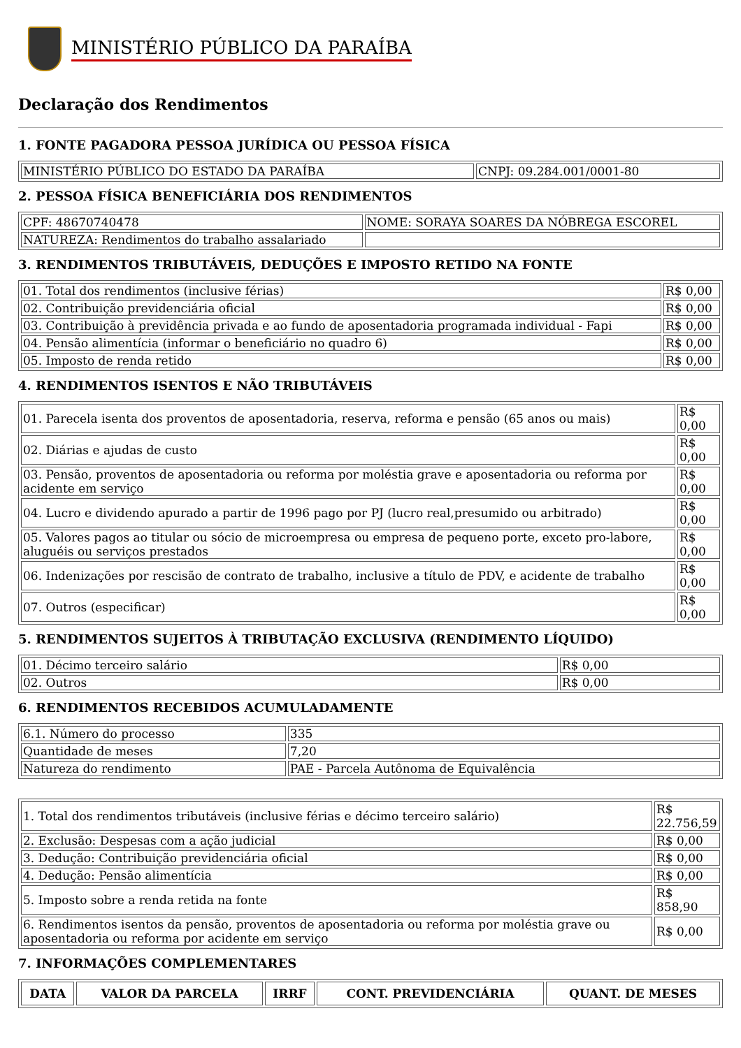MINISTÉRIO PÚBLICO DA PARAÍBA
Declaração dos Rendimentos
1. FONTE PAGADORA PESSOA JURÍDICA OU PESSOA FÍSICA
| MINISTÉRIO PÚBLICO DO ESTADO DA PARAÍBA | CNPJ: 09.284.001/0001-80 |
2. PESSOA FÍSICA BENEFICIÁRIA DOS RENDIMENTOS
| CPF: 48670740478 | NOME: SORAYA SOARES DA NÓBREGA ESCOREL |
| NATUREZA: Rendimentos do trabalho assalariado | |
3. RENDIMENTOS TRIBUTÁVEIS, DEDUÇÕES E IMPOSTO RETIDO NA FONTE
| 01. Total dos rendimentos (inclusive férias) | R$ 0,00 |
| 02. Contribuição previdenciária oficial | R$ 0,00 |
| 03. Contribuição à previdência privada e ao fundo de aposentadoria programada individual - Fapi | R$ 0,00 |
| 04. Pensão alimentícia (informar o beneficiário no quadro 6) | R$ 0,00 |
| 05. Imposto de renda retido | R$ 0,00 |
4. RENDIMENTOS ISENTOS E NÃO TRIBUTÁVEIS
| 01. Parecela isenta dos proventos de aposentadoria, reserva, reforma e pensão (65 anos ou mais) | R$ 0,00 |
| 02. Diárias e ajudas de custo | R$ 0,00 |
| 03. Pensão, proventos de aposentadoria ou reforma por moléstia grave e aposentadoria ou reforma por acidente em serviço | R$ 0,00 |
| 04. Lucro e dividendo apurado a partir de 1996 pago por PJ (lucro real,presumido ou arbitrado) | R$ 0,00 |
| 05. Valores pagos ao titular ou sócio de microempresa ou empresa de pequeno porte, exceto pro-labore, aluguéis ou serviços prestados | R$ 0,00 |
| 06. Indenizações por rescisão de contrato de trabalho, inclusive a título de PDV, e acidente de trabalho | R$ 0,00 |
| 07. Outros (especificar) | R$ 0,00 |
5. RENDIMENTOS SUJEITOS À TRIBUTAÇÃO EXCLUSIVA (RENDIMENTO LÍQUIDO)
| 01. Décimo terceiro salário | R$ 0,00 |
| 02. Outros | R$ 0,00 |
6. RENDIMENTOS RECEBIDOS ACUMULADAMENTE
| 6.1. Número do processo | 335 |
| Quantidade de meses | 7,20 |
| Natureza do rendimento | PAE - Parcela Autônoma de Equivalência |
| 1. Total dos rendimentos tributáveis (inclusive férias e décimo terceiro salário) | R$ 22.756,59 |
| 2. Exclusão: Despesas com a ação judicial | R$ 0,00 |
| 3. Dedução: Contribuição previdenciária oficial | R$ 0,00 |
| 4. Dedução: Pensão alimentícia | R$ 0,00 |
| 5. Imposto sobre a renda retida na fonte | R$ 858,90 |
| 6. Rendimentos isentos da pensão, proventos de aposentadoria ou reforma por moléstia grave ou aposentadoria ou reforma por acidente em serviço | R$ 0,00 |
7. INFORMAÇÕES COMPLEMENTARES
| DATA | VALOR DA PARCELA | IRRF | CONT. PREVIDENCIÁRIA | QUANT. DE MESES |
| --- | --- | --- | --- | --- |